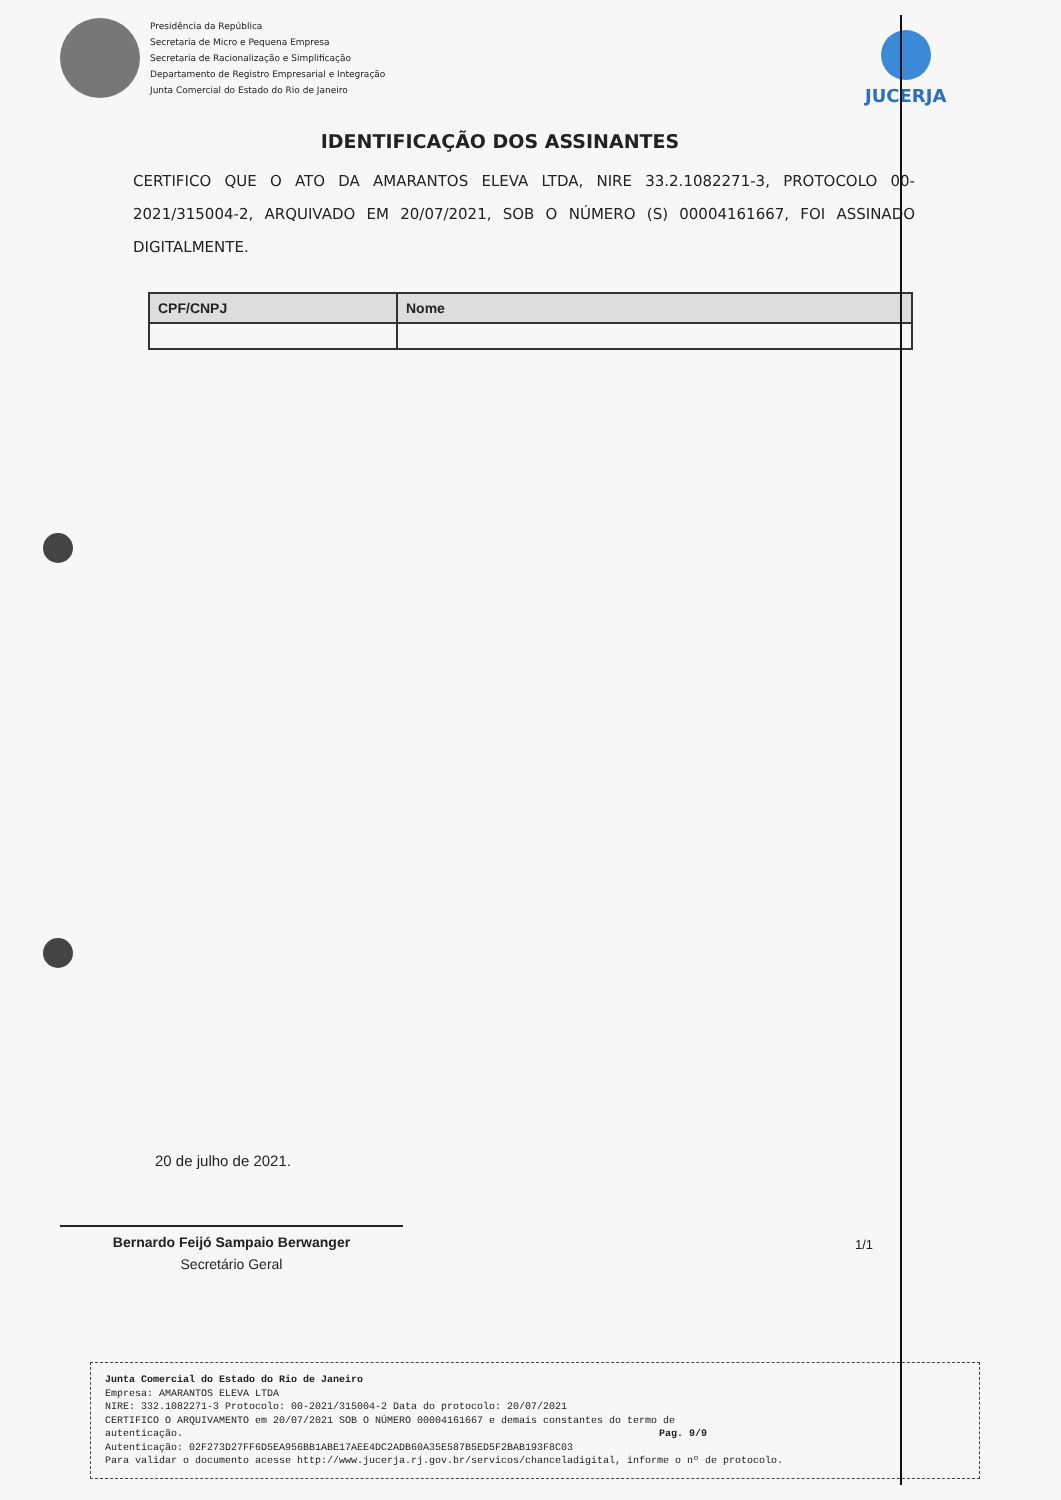Presidência da República
Secretaria de Micro e Pequena Empresa
Secretaria de Racionalização e Simplificação
Departamento de Registro Empresarial e Integração
Junta Comercial do Estado do Rio de Janeiro
JUCERJA
IDENTIFICAÇÃO DOS ASSINANTES
CERTIFICO QUE O ATO DA AMARANTOS ELEVA LTDA, NIRE 33.2.1082271-3, PROTOCOLO 00-2021/315004-2, ARQUIVADO EM 20/07/2021, SOB O NÚMERO (S) 00004161667, FOI ASSINADO DIGITALMENTE.
| CPF/CNPJ | Nome |
| --- | --- |
20 de julho de 2021.
Bernardo Feijó Sampaio Berwanger
Secretário Geral
1/1
Junta Comercial do Estado do Rio de Janeiro
Empresa: AMARANTOS ELEVA LTDA
NIRE: 332.1082271-3 Protocolo: 00-2021/315004-2 Data do protocolo: 20/07/2021
CERTIFICO O ARQUIVAMENTO em 20/07/2021 SOB O NÚMERO 00004161667 e demais constantes do termo de
autenticação. Pag. 9/9
Autenticação: 02F273D27FF6D5EA956BB1ABE17AEE4DC2ADB60A35E587B5ED5F2BAB193F8C03
Para validar o documento acesse http://www.jucerja.rj.gov.br/servicos/chanceladigital, informe o nº de protocolo.